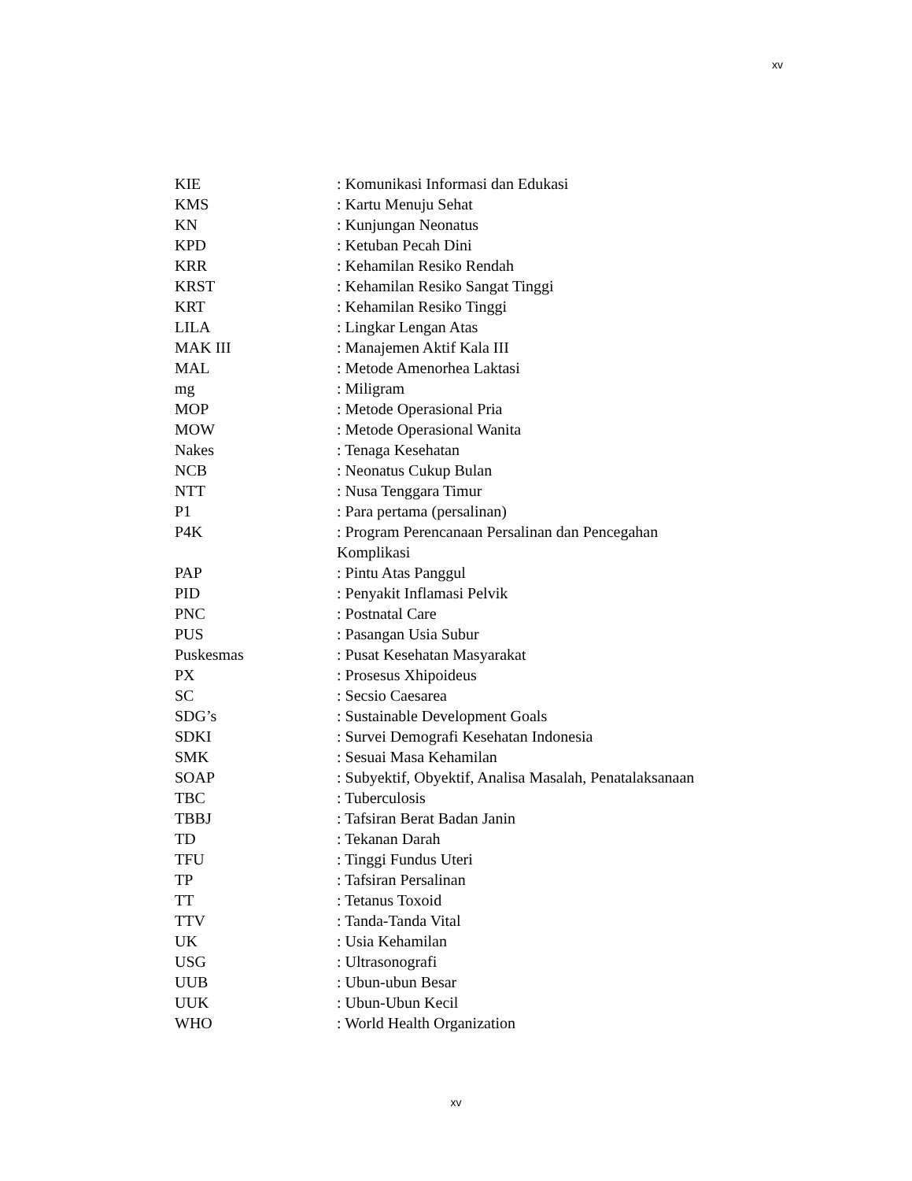xv
| KIE | : Komunikasi Informasi dan Edukasi |
| KMS | : Kartu Menuju Sehat |
| KN | : Kunjungan Neonatus |
| KPD | : Ketuban Pecah Dini |
| KRR | : Kehamilan Resiko Rendah |
| KRST | : Kehamilan Resiko Sangat Tinggi |
| KRT | : Kehamilan Resiko Tinggi |
| LILA | : Lingkar Lengan Atas |
| MAK III | : Manajemen Aktif Kala III |
| MAL | : Metode Amenorhea Laktasi |
| mg | : Miligram |
| MOP | : Metode Operasional Pria |
| MOW | : Metode Operasional Wanita |
| Nakes | : Tenaga Kesehatan |
| NCB | : Neonatus Cukup Bulan |
| NTT | : Nusa Tenggara Timur |
| P1 | : Para pertama (persalinan) |
| P4K | : Program Perencanaan Persalinan dan Pencegahan Komplikasi |
| PAP | : Pintu Atas Panggul |
| PID | : Penyakit Inflamasi Pelvik |
| PNC | : Postnatal Care |
| PUS | : Pasangan Usia Subur |
| Puskesmas | : Pusat Kesehatan Masyarakat |
| PX | : Prosesus Xhipoideus |
| SC | : Secsio Caesarea |
| SDG’s | : Sustainable Development Goals |
| SDKI | : Survei Demografi Kesehatan Indonesia |
| SMK | : Sesuai Masa Kehamilan |
| SOAP | : Subyektif, Obyektif, Analisa Masalah, Penatalaksanaan |
| TBC | : Tuberculosis |
| TBBJ | : Tafsiran Berat Badan Janin |
| TD | : Tekanan Darah |
| TFU | : Tinggi Fundus Uteri |
| TP | : Tafsiran Persalinan |
| TT | : Tetanus Toxoid |
| TTV | : Tanda-Tanda Vital |
| UK | : Usia Kehamilan |
| USG | : Ultrasonografi |
| UUB | : Ubun-ubun Besar |
| UUK | : Ubun-Ubun Kecil |
| WHO | : World Health Organization |
xv